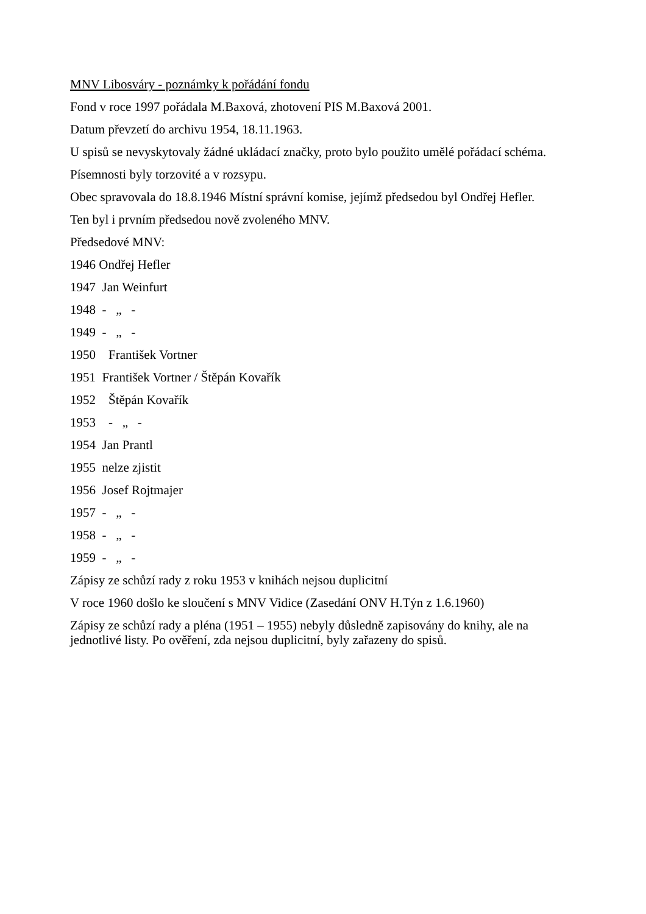MNV Libosváry - poznámky k pořádání fondu
Fond v roce 1997 pořádala M.Baxová, zhotovení PIS M.Baxová 2001.
Datum převzetí do archivu 1954, 18.11.1963.
U spisů se nevyskytovaly žádné ukládací značky, proto bylo použito umělé pořádací schéma.
Písemnosti byly torzovité a v rozsypu.
Obec spravovala do 18.8.1946 Místní správní komise, jejímž předsedou byl Ondřej Hefler.
Ten byl i prvním předsedou nově zvoleného MNV.
Předsedové MNV:
1946 Ondřej Hefler
1947 Jan Weinfurt
1948 - „ -
1949 - „ -
1950 František Vortner
1951 František Vortner / Štěpán Kovařík
1952 Štěpán Kovařík
1953 - „ -
1954 Jan Prantl
1955 nelze zjistit
1956 Josef Rojtmajer
1957 - „ -
1958 - „ -
1959 - „ -
Zápisy ze schůzí rady z roku 1953 v knihách nejsou duplicitní
V roce 1960 došlo ke sloučení s MNV Vidice (Zasedání ONV H.Týn z 1.6.1960)
Zápisy ze schůzí rady a pléna (1951 – 1955) nebyly důsledně zapisovány do knihy, ale na jednotlivé listy. Po ověření, zda nejsou duplicitní, byly zařazeny do spisů.